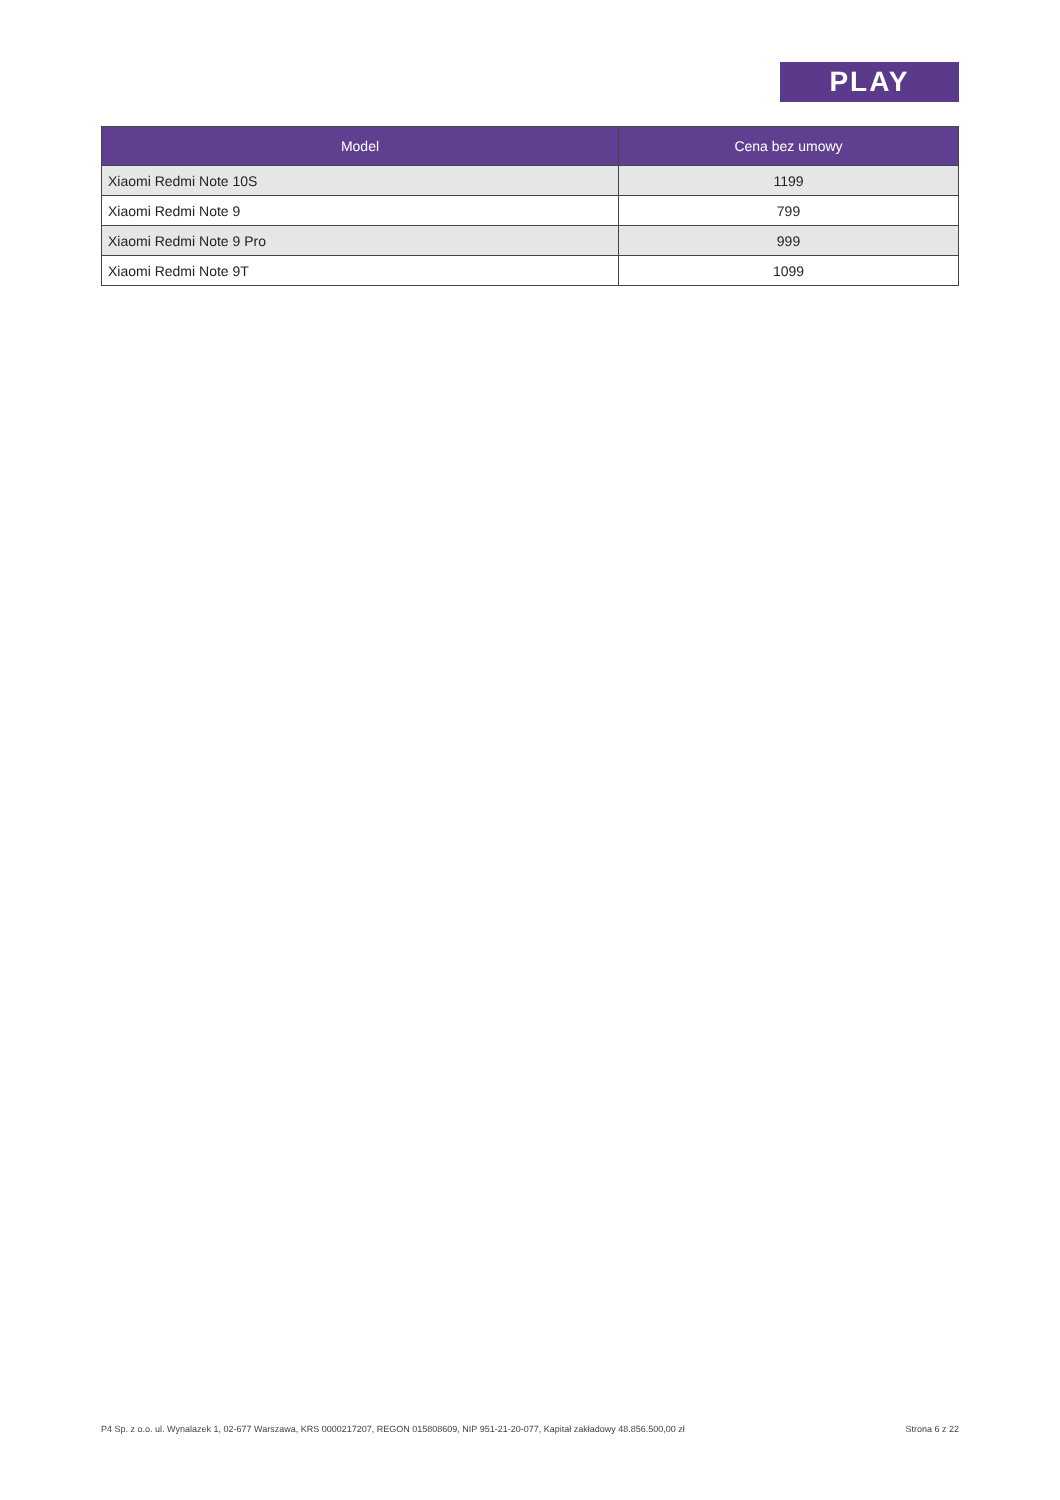PLAY
| Model | Cena bez umowy |
| --- | --- |
| Xiaomi Redmi Note 10S | 1199 |
| Xiaomi Redmi Note 9 | 799 |
| Xiaomi Redmi Note 9 Pro | 999 |
| Xiaomi Redmi Note 9T | 1099 |
P4 Sp. z o.o. ul. Wynalazek 1, 02-677 Warszawa, KRS 0000217207, REGON 015808609, NIP 951-21-20-077, Kapitał zakładowy 48.856.500,00 zł Strona 6 z 22